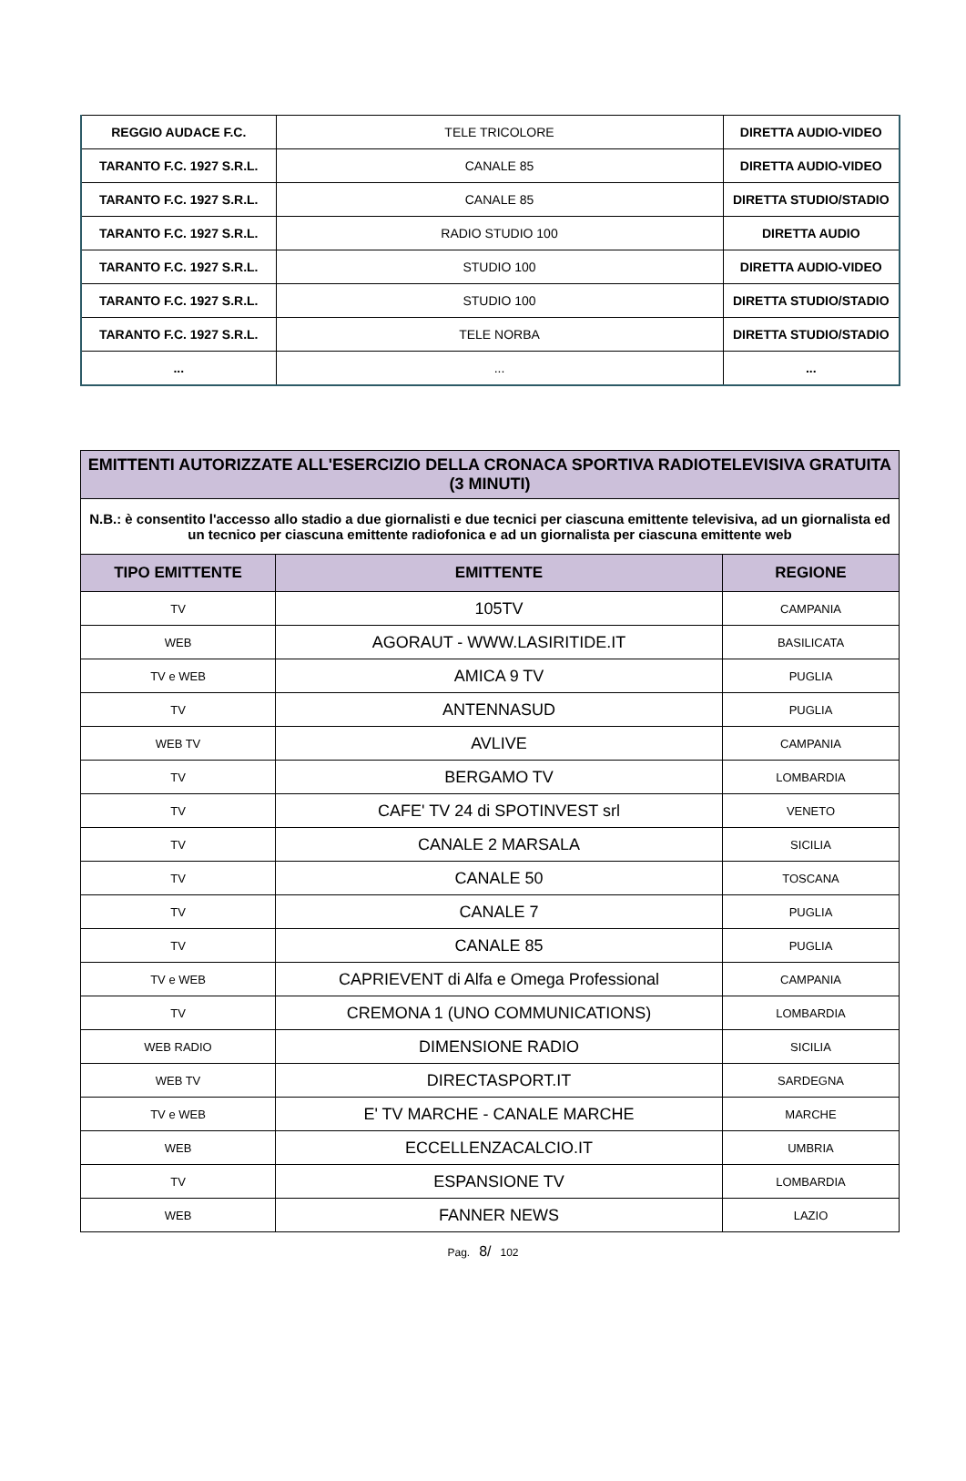| REGGIO AUDACE F.C. | TELE TRICOLORE | DIRETTA AUDIO-VIDEO |
| TARANTO F.C. 1927 S.R.L. | CANALE 85 | DIRETTA AUDIO-VIDEO |
| TARANTO F.C. 1927 S.R.L. | CANALE 85 | DIRETTA STUDIO/STADIO |
| TARANTO F.C. 1927 S.R.L. | RADIO STUDIO 100 | DIRETTA AUDIO |
| TARANTO F.C. 1927 S.R.L. | STUDIO 100 | DIRETTA AUDIO-VIDEO |
| TARANTO F.C. 1927 S.R.L. | STUDIO 100 | DIRETTA STUDIO/STADIO |
| TARANTO F.C. 1927 S.R.L. | TELE NORBA | DIRETTA STUDIO/STADIO |
| ... | ... | ... |
| EMITTENTI AUTORIZZATE ALL'ESERCIZIO DELLA CRONACA SPORTIVA RADIOTELEVISIVA GRATUITA (3 MINUTI) | | |
| --- | --- | --- |
| N.B.: è consentito l'accesso allo stadio a due giornalisti e due tecnici per ciascuna emittente televisiva, ad un giornalista ed un tecnico per ciascuna emittente radiofonica e ad un giornalista per ciascuna emittente web | | |
| TIPO EMITTENTE | EMITTENTE | REGIONE |
| TV | 105TV | CAMPANIA |
| WEB | AGORAUT - WWW.LASIRITIDE.IT | BASILICATA |
| TV e WEB | AMICA 9 TV | PUGLIA |
| TV | ANTENNASUD | PUGLIA |
| WEB TV | AVLIVE | CAMPANIA |
| TV | BERGAMO TV | LOMBARDIA |
| TV | CAFE' TV 24 di SPOTINVEST srl | VENETO |
| TV | CANALE 2 MARSALA | SICILIA |
| TV | CANALE 50 | TOSCANA |
| TV | CANALE 7 | PUGLIA |
| TV | CANALE 85 | PUGLIA |
| TV e WEB | CAPRIEVENT di Alfa e Omega Professional | CAMPANIA |
| TV | CREMONA 1 (UNO COMMUNICATIONS) | LOMBARDIA |
| WEB RADIO | DIMENSIONE RADIO | SICILIA |
| WEB TV | DIRECTASPORT.IT | SARDEGNA |
| TV e WEB | E' TV MARCHE - CANALE MARCHE | MARCHE |
| WEB | ECCELLENZACALCIO.IT | UMBRIA |
| TV | ESPANSIONE TV | LOMBARDIA |
| WEB | FANNER NEWS | LAZIO |
Pag. 8/ 102